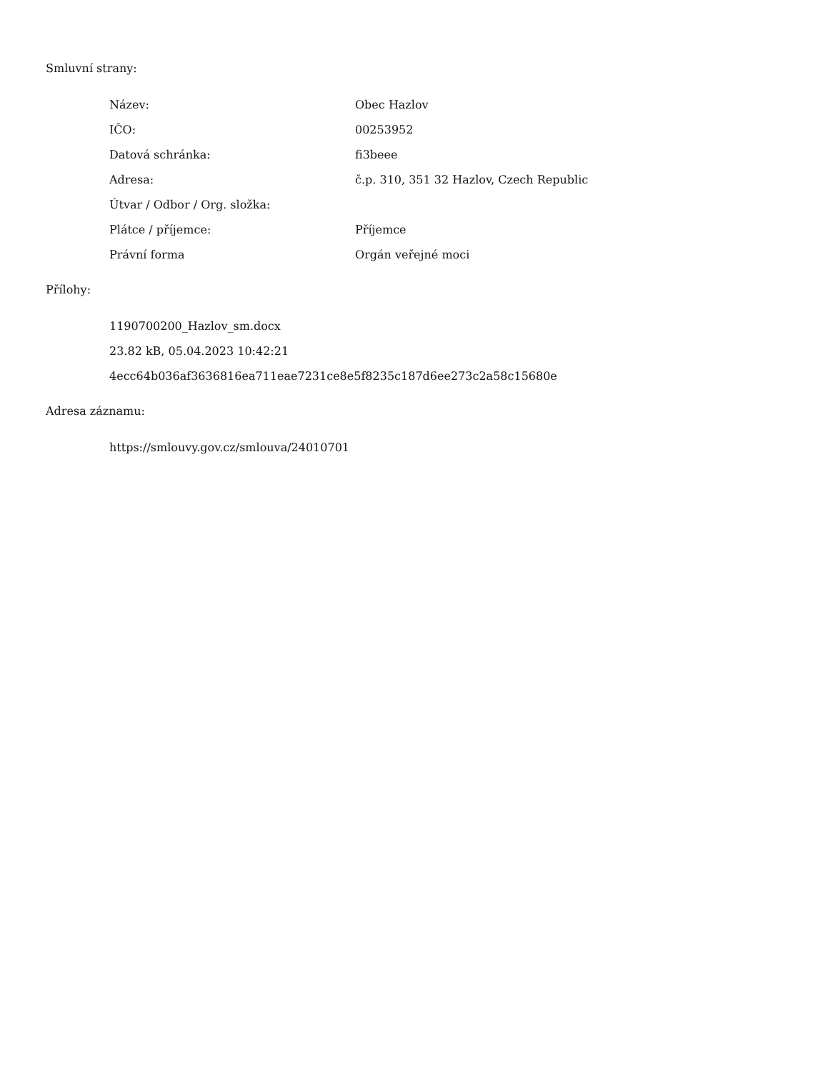Smluvní strany:
| Název: | Obec Hazlov |
| IČO: | 00253952 |
| Datová schránka: | fi3beee |
| Adresa: | č.p. 310, 351 32 Hazlov, Czech Republic |
| Útvar / Odbor / Org. složka: | |
| Plátce / příjemce: | Příjemce |
| Právní forma | Orgán veřejné moci |
Přílohy:
1190700200_Hazlov_sm.docx
23.82 kB, 05.04.2023 10:42:21
4ecc64b036af3636816ea711eae7231ce8e5f8235c187d6ee273c2a58c15680e
Adresa záznamu:
https://smlouvy.gov.cz/smlouva/24010701